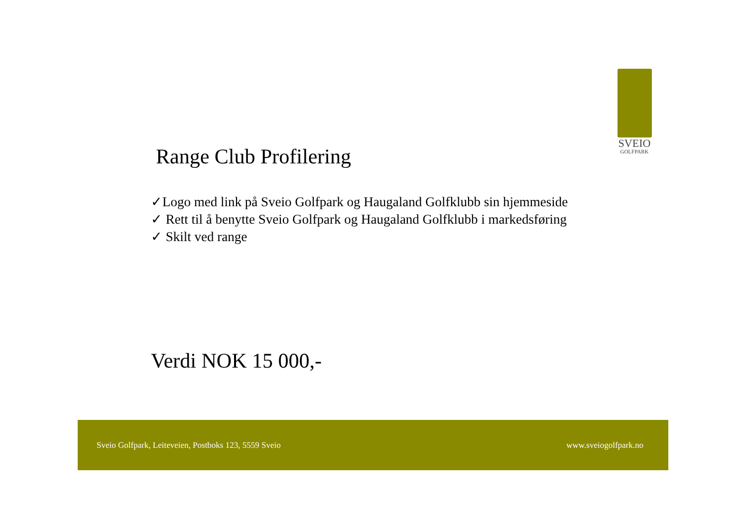SVEIO
GOLFPARK
Range Club Profilering
✓Logo med link på Sveio Golfpark og Haugaland Golfklubb sin hjemmeside
✓ Rett til å benytte Sveio Golfpark og Haugaland Golfklubb i markedsføring
✓ Skilt ved range
Verdi NOK 15 000,-
Sveio Golfpark, Leiteveien, Postboks 123, 5559 Sveio www.sveiogolfpark.no